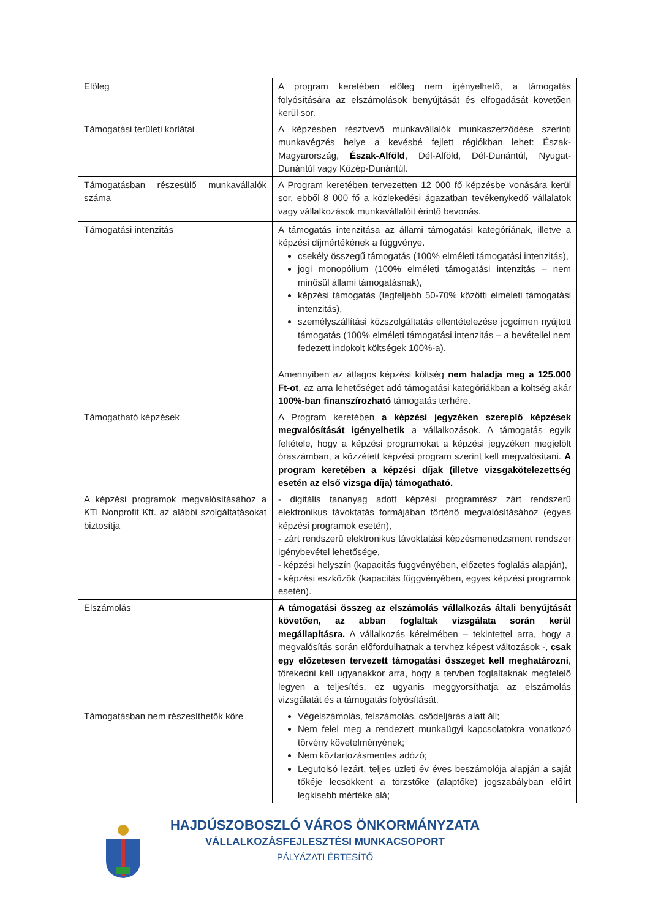| Előleg | A program keretében előleg nem igényelhető, a támogatás folyósítására az elszámolások benyújtását és elfogadását követően kerül sor. |
| Támogatási területi korlátai | A képzésben résztvevő munkavállalók munkaszerződése szerinti munkavégzés helye a kevésbé fejlett régiókban lehet: Észak-Magyarország, Észak-Alföld , Dél-Alföld, Dél-Dunántúl, Nyugat-Dunántúl vagy Közép-Dunántúl. |
| Támogatásban részesülő munkavállalók száma | A Program keretében tervezetten 12 000 fő képzésbe vonására kerül sor, ebből 8 000 fő a közlekedési ágazatban tevékenykedő vállalatok vagy vállalkozások munkavállalóit érintő bevonás. |
| Támogatási intenzitás | A támogatás intenzitása az állami támogatási kategóriának, illetve a képzési díjmértékének a függvénye. csekély összegű támogatás (100% elméleti támogatási intenzitás), jogi monopólium (100% elméleti támogatási intenzitás – nem minősül állami támogatásnak), képzési támogatás (legfeljebb 50-70% közötti elméleti támogatási intenzitás), személyszállítási közszolgáltatás ellentételezése jogcímen nyújtott támogatás (100% elméleti támogatási intenzitás – a bevétellel nem fedezett indokolt költségek 100%-a). Amennyiben az átlagos képzési költség nem haladja meg a 125.000 Ft-ot , az arra lehetőséget adó támogatási kategóriákban a költség akár 100%-ban finanszírozható támogatás terhére. |
| Támogatható képzések | A Program keretében a képzési jegyzéken szereplő képzések megvalósítását igényelhetik a vállalkozások. A támogatás egyik feltétele, hogy a képzési programokat a képzési jegyzéken megjelölt óraszámban, a közzétett képzési program szerint kell megvalósítani. A program keretében a képzési díjak (illetve vizsgakötelezettség esetén az első vizsga díja) támogatható. |
| A képzési programok megvalósításához a KTI Nonprofit Kft. az alábbi szolgáltatásokat biztosítja | - digitális tananyag adott képzési programrész zárt rendszerű elektronikus távoktatás formájában történő megvalósításához (egyes képzési programok esetén), - zárt rendszerű elektronikus távoktatási képzésmenedzsment rendszer igénybevétel lehetősége, - képzési helyszín (kapacitás függvényében, előzetes foglalás alapján), - képzési eszközök (kapacitás függvényében, egyes képzési programok esetén). |
| Elszámolás | A támogatási összeg az elszámolás vállalkozás általi benyújtását követően, az abban foglaltak vizsgálata során kerül megállapításra. A vállalkozás kérelmében – tekintettel arra, hogy a megvalósítás során előfordulhatnak a tervhez képest változások -, csak egy előzetesen tervezett támogatási összeget kell meghatározni , törekedni kell ugyanakkor arra, hogy a tervben foglaltaknak megfelelő legyen a teljesítés, ez ugyanis meggyorsíthatja az elszámolás vizsgálatát és a támogatás folyósítását. |
| Támogatásban nem részesíthetők köre | Végelszámolás, felszámolás, csődeljárás alatt áll; Nem felel meg a rendezett munkaügyi kapcsolatokra vonatkozó törvény követelményének; Nem köztartozásmentes adózó; Legutolsó lezárt, teljes üzleti év éves beszámolója alapján a saját tőkéje lecsökkent a törzstőke (alaptőke) jogszabályban előírt legkisebb mértéke alá; |
HAJDÚSZOBOSZLÓ VÁROS ÖNKORMÁNYZATA
VÁLLALKOZÁSFEJLESZTÉSI MUNKACSOPORT
PÁLYÁZATI ÉRTESÍTŐ